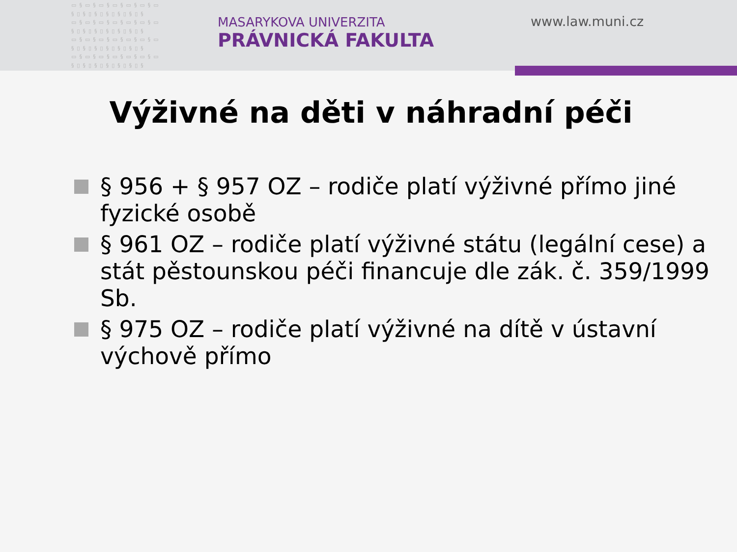▭§▭§▭§▭§▭§▭§▭ §▯§▯§▯§▯§▯§▯§ ▭§▭§▭§▭§▭§▭§▭ §▯§▯§▯§▯§▯§▯§ ▭§▭§▭§▭§▭§▭§▭ §▯§▯§▯§▯§▯§▯§ ▭§▭§▭§▭§▭§▭§▭ §▯§▯§▯§▯§▯§▯§
MASARYKOVA UNIVERZITA
PRÁVNICKÁ FAKULTA
www.law.muni.cz
Výživné na děti v náhradní péči
§ 956 + § 957 OZ – rodiče platí výživné přímo jiné fyzické osobě
§ 961 OZ – rodiče platí výživné státu (legální cese) a stát pěstounskou péči financuje dle zák. č. 359/1999 Sb.
§ 975 OZ – rodiče platí výživné na dítě v ústavní výchově přímo